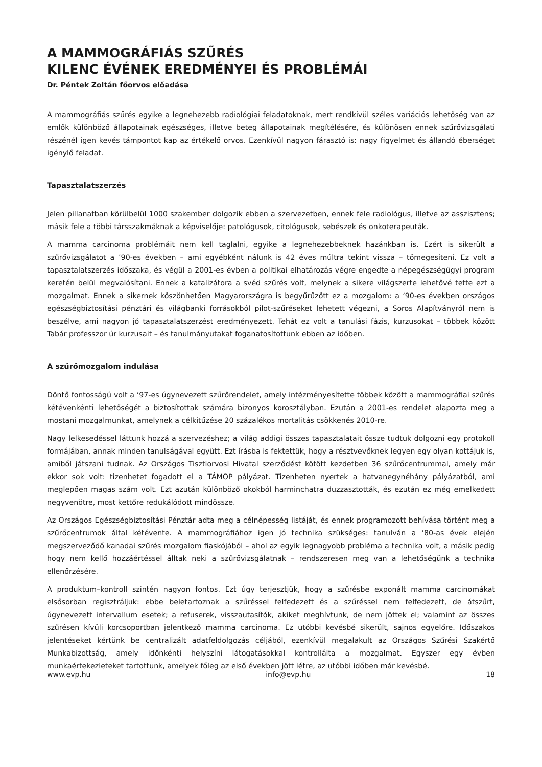A MAMMOGRÁFIÁS SZŰRÉS
KILENC ÉVÉNEK EREDMÉNYEI ÉS PROBLÉMÁI
Dr. Péntek Zoltán főorvos előadása
A mammográfiás szűrés egyike a legnehezebb radiológiai feladatoknak, mert rendkívül széles variációs lehetőség van az emlők különböző állapotainak egészséges, illetve beteg állapotainak megítélésére, és különösen ennek szűrővizsgálati részénél igen kevés támpontot kap az értékelő orvos. Ezenkívül nagyon fárasztó is: nagy figyelmet és állandó éberséget igénylő feladat.
Tapasztalatszerzés
Jelen pillanatban körülbelül 1000 szakember dolgozik ebben a szervezetben, ennek fele radiológus, illetve az asszisztens; másik fele a többi társszakmáknak a képviselője: patológusok, citológusok, sebészek és onkoterapeuták.
A mamma carcinoma problémáit nem kell taglalni, egyike a legnehezebbeknek hazánkban is. Ezért is sikerült a szűrővizsgálatot a ’90-es években – ami egyébként nálunk is 42 éves múltra tekint vissza – tömegesíteni. Ez volt a tapasztalatszerzés időszaka, és végül a 2001-es évben a politikai elhatározás végre engedte a népegészségügyi program keretén belül megvalósítani. Ennek a katalizátora a svéd szűrés volt, melynek a sikere világszerte lehetővé tette ezt a mozgalmat. Ennek a sikernek köszönhetően Magyarországra is begyűrűzött ez a mozgalom: a ’90-es években országos egészségbiztosítási pénztári és világbanki forrásokból pilot-szűréseket lehetett végezni, a Soros Alapítványról nem is beszélve, ami nagyon jó tapasztalatszerzést eredményezett. Tehát ez volt a tanulási fázis, kurzusokat – többek között Tabár professzor úr kurzusait – és tanulmányutakat foganatosítottunk ebben az időben.
A szűrőmozgalom indulása
Döntő fontosságú volt a ’97-es úgynevezett szűrőrendelet, amely intézményesítette többek között a mammográfiai szűrés kétévenkénti lehetőségét a biztosítottak számára bizonyos korosztályban. Ezután a 2001-es rendelet alapozta meg a mostani mozgalmunkat, amelynek a célkitűzése 20 százalékos mortalitás csökkenés 2010-re.
Nagy lelkesedéssel láttunk hozzá a szervezéshez; a világ addigi összes tapasztalatait össze tudtuk dolgozni egy protokoll formájában, annak minden tanulságával együtt. Ezt írásba is fektettük, hogy a résztvevőknek legyen egy olyan kottájuk is, amiből játszani tudnak. Az Országos Tisztiorvosi Hivatal szerződést kötött kezdetben 36 szűrőcentrummal, amely már ekkor sok volt: tizenhetet fogadott el a TÁMOP pályázat. Tizenheten nyertek a hatvanegynéhány pályázatból, ami meglepően magas szám volt. Ezt azután különböző okokból harminchatra duzzasztották, és ezután ez még emelkedett negyvenötre, most kettőre redukálódott mindössze.
Az Országos Egészségbiztosítási Pénztár adta meg a célnépesség listáját, és ennek programozott behívása történt meg a szűrőcentrumok által kétévente. A mammográfiához igen jó technika szükséges: tanulván a ’80-as évek elején megszerveződő kanadai szűrés mozgalom fiaskójából – ahol az egyik legnagyobb probléma a technika volt, a másik pedig hogy nem kellő hozzáértéssel álltak neki a szűrővizsgálatnak – rendszeresen meg van a lehetőségünk a technika ellenőrzésére.
A produktum–kontroll szintén nagyon fontos. Ezt úgy terjesztjük, hogy a szűrésbe exponált mamma carcinomákat elsősorban regisztráljuk: ebbe beletartoznak a szűréssel felfedezett és a szűréssel nem felfedezett, de átszűrt, úgynevezett intervallum esetek; a refuserek, visszautasítók, akiket meghívtunk, de nem jöttek el; valamint az összes szűrésen kívüli korcsoportban jelentkező mamma carcinoma. Ez utóbbi kevésbé sikerült, sajnos egyelőre. Időszakos jelentéseket kértünk be centralizált adatfeldolgozás céljából, ezenkívül megalakult az Országos Szűrési Szakértő Munkabizottság, amely időnkénti helyszíni látogatásokkal kontrollálta a mozgalmat. Egyszer egy évben munkaértekezleteket tartottunk, amelyek főleg az első években jött létre, az utóbbi időben már kevésbé.
www.evp.hu info@evp.hu 18